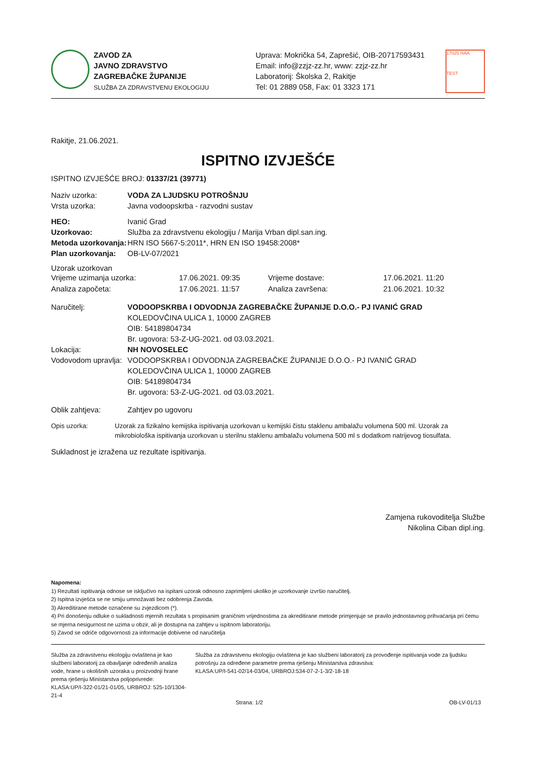ZAVOD ZA
JAVNO ZDRAVSTVO
ZAGREBAČKE ŽUPANIJE
SLUŽBA ZA ZDRAVSTVENU EKOLOGIJU
Uprava: Mokrička 54, Zaprešić, OIB-20717593431
Email: info@zzjz-zz.hr, www: zzjz-zz.hr
Laboratorij: Školska 2, Rakitje
Tel: 01 2889 058, Fax: 01 3323 171
17025 HAA
TEST
Rakitje, 21.06.2021.
ISPITNO IZVJEŠĆE
ISPITNO IZVJEŠĆE BROJ: 01337/21 (39771)
Naziv uzorka: VODA ZA LJUDSKU POTROŠNJU
Vrsta uzorka:
Javna vodoopskrba - razvodni sustav
HEO:
Ivanić Grad
Uzorkovao:
Služba za zdravstvenu ekologiju / Marija Vrban dipl.san.ing.
Metoda uzorkovanja:
HRN ISO 5667-5:2011*, HRN EN ISO 19458:2008*
Plan uzorkovanja:
OB-LV-07/2021
Uzorak uzorkovan
| Vrijeme uzimanja uzorka: | 17.06.2021. 09:35 | Vrijeme dostave: | 17.06.2021. 11:20 |
| Analiza započeta: | 17.06.2021. 11:57 | Analiza završena: | 21.06.2021. 10:32 |
Naručitelj: VODOOPSKRBA I ODVODNJA ZAGREBAČKE ŽUPANIJE D.O.O.- PJ IVANIĆ GRAD
KOLEDOVČINA ULICA 1, 10000 ZAGREB
OIB: 54189804734
Br. ugovora: 53-Z-UG-2021. od 03.03.2021.
Lokacija: NH NOVOSELEC
Vodovodom upravlja:
VODOOPSKRBA I ODVODNJA ZAGREBAČKE ŽUPANIJE D.O.O.- PJ IVANIĆ GRAD
KOLEDOVČINA ULICA 1, 10000 ZAGREB
OIB: 54189804734
Br. ugovora: 53-Z-UG-2021. od 03.03.2021.
Oblik zahtjeva:
Zahtjev po ugovoru
Opis uzorka: Uzorak za fizikalno kemijska ispitivanja uzorkovan u kemijski čistu staklenu ambalažu volumena 500 ml. Uzorak za mikrobiološka ispitivanja uzorkovan u sterilnu staklenu ambalažu volumena 500 ml s dodatkom natrijevog tiosulfata.
Sukladnost je izražena uz rezultate ispitivanja.
Zamjena rukovoditelja Službe
Nikolina Ciban dipl.ing.
Napomena:
1) Rezultati ispitivanja odnose se isključivo na ispitani uzorak odnosno zaprimljeni ukoliko je uzorkovanje izvršio naručitelj.
2) Ispitna izvješća se ne smiju umnožavati bez odobrenja Zavoda.
3) Akreditirane metode označene su zvjezdicom (*).
4) Pri donošenju odluke o sukladnosti mjernih rezultata s propisanim graničnim vrijednostima za akreditirane metode primjenjuje se pravilo jednostavnog prihvaćanja pri čemu se mjerna nesigurnost ne uzima u obzir, ali je dostupna na zahtjev u ispitnom laboratoriju.
5) Zavod se odriče odgovornosti za informacije dobivene od naručitelja
Služba za zdravstvenu ekologiju ovlaštena je kao službeni laboratorij za obavljanje određenih analiza vode, hrane u okolišnih uzoraka u proizvodnji hrane prema rješenju Ministarstva poljoprivrede:
KLASA:UP/I-322-01/21-01/05, URBROJ: 525-10/1304-21-4
Služba za zdravstvenu ekologiju ovlaštena je kao službeni laboratorij za provođenje ispitivanja vode za ljudsku potrošnju za određene parametre prema rješenju Ministarstva zdravstva:
KLASA:UP/I-541-02/14-03/04, URBROJ:534-07-2-1-3/2-18-18
Strana: 1/2 OB-LV-01/13